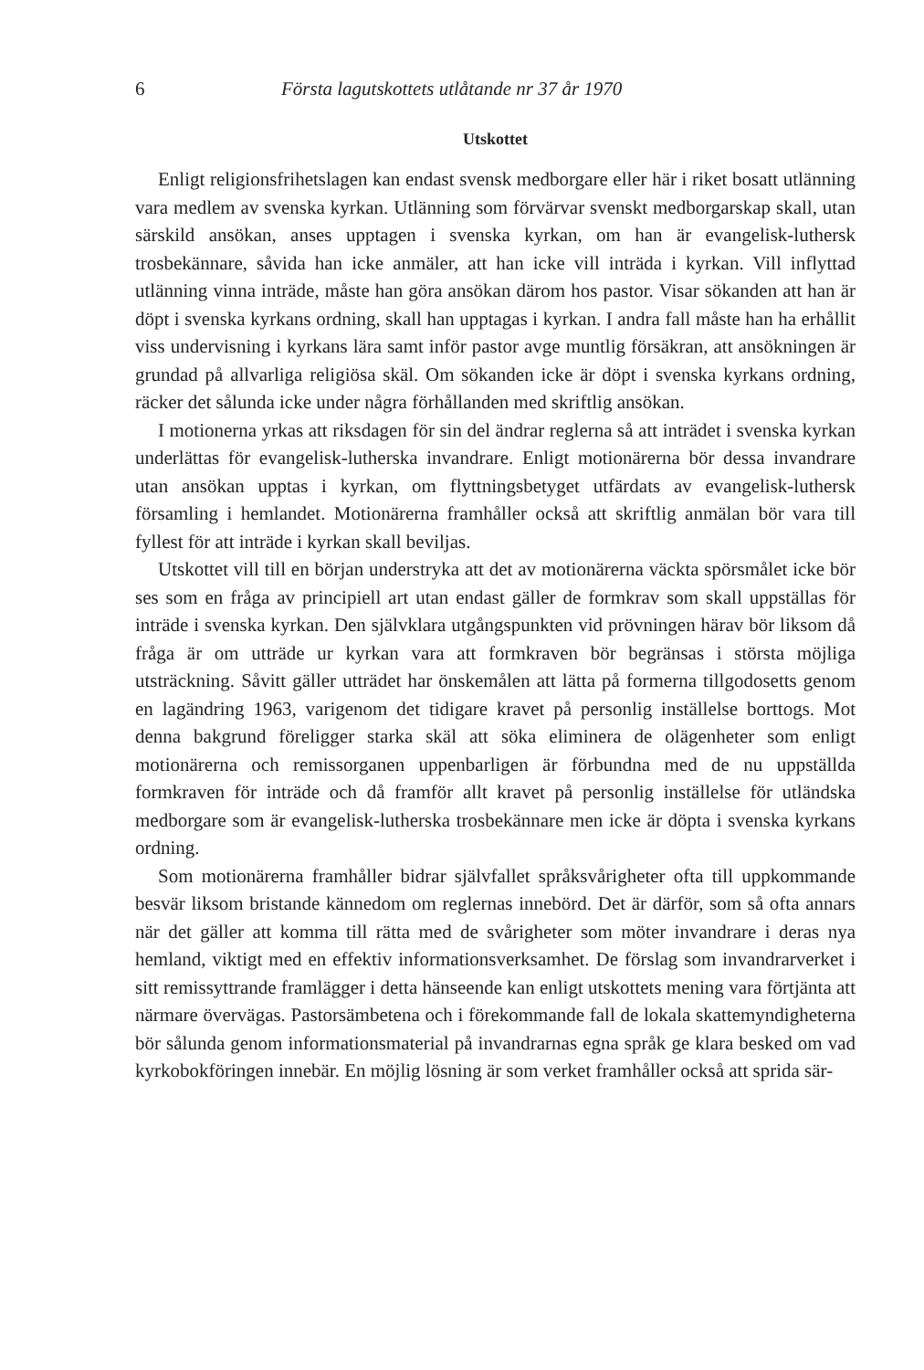6 Första lagutskottets utlåtande nr 37 år 1970
Utskottet
Enligt religionsfrihetslagen kan endast svensk medborgare eller här i riket bosatt utlänning vara medlem av svenska kyrkan. Utlänning som förvärvar svenskt medborgarskap skall, utan särskild ansökan, anses upptagen i svenska kyrkan, om han är evangelisk-luthersk trosbekännare, såvida han icke anmäler, att han icke vill inträda i kyrkan. Vill inflyttad utlänning vinna inträde, måste han göra ansökan därom hos pastor. Visar sökanden att han är döpt i svenska kyrkans ordning, skall han upptagas i kyrkan. I andra fall måste han ha erhållit viss undervisning i kyrkans lära samt inför pastor avge muntlig försäkran, att ansökningen är grundad på allvarliga religiösa skäl. Om sökanden icke är döpt i svenska kyrkans ordning, räcker det sålunda icke under några förhållanden med skriftlig ansökan.
I motionerna yrkas att riksdagen för sin del ändrar reglerna så att inträdet i svenska kyrkan underlättas för evangelisk-lutherska invandrare. Enligt motionärerna bör dessa invandrare utan ansökan upptas i kyrkan, om flyttningsbetyget utfärdats av evangelisk-luthersk församling i hemlandet. Motionärerna framhåller också att skriftlig anmälan bör vara till fyllest för att inträde i kyrkan skall beviljas.
Utskottet vill till en början understryka att det av motionärerna väckta spörsmålet icke bör ses som en fråga av principiell art utan endast gäller de formkrav som skall uppställas för inträde i svenska kyrkan. Den självklara utgångspunkten vid prövningen härav bör liksom då fråga är om utträde ur kyrkan vara att formkraven bör begränsas i största möjliga utsträckning. Såvitt gäller utträdet har önskemålen att lätta på formerna tillgodosetts genom en lagändring 1963, varigenom det tidigare kravet på personlig inställelse borttogs. Mot denna bakgrund föreligger starka skäl att söka eliminera de olägenheter som enligt motionärerna och remissorganen uppenbarligen är förbundna med de nu uppställda formkraven för inträde och då framför allt kravet på personlig inställelse för utländska medborgare som är evangelisk-lutherska trosbekännare men icke är döpta i svenska kyrkans ordning.
Som motionärerna framhåller bidrar självfallet språksvårigheter ofta till uppkommande besvär liksom bristande kännedom om reglernas innebörd. Det är därför, som så ofta annars när det gäller att komma till rätta med de svårigheter som möter invandrare i deras nya hemland, viktigt med en effektiv informationsverksamhet. De förslag som invandrarverket i sitt remissyttrande framlägger i detta hänseende kan enligt utskottets mening vara förtjänta att närmare övervägas. Pastorsämbetena och i förekommande fall de lokala skattemyndigheterna bör sålunda genom informationsmaterial på invandrarnas egna språk ge klara besked om vad kyrkobokföringen innebär. En möjlig lösning är som verket framhåller också att sprida sär-